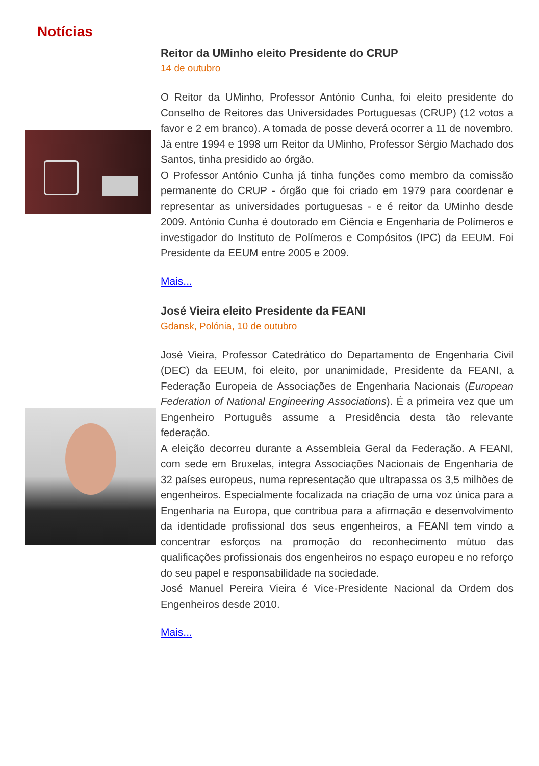Notícias
Reitor da UMinho eleito Presidente do CRUP
14 de outubro
O Reitor da UMinho, Professor António Cunha, foi eleito presidente do Conselho de Reitores das Universidades Portuguesas (CRUP) (12 votos a favor e 2 em branco). A tomada de posse deverá ocorrer a 11 de novembro. Já entre 1994 e 1998 um Reitor da UMinho, Professor Sérgio Machado dos Santos, tinha presidido ao órgão.
O Professor António Cunha já tinha funções como membro da comissão permanente do CRUP - órgão que foi criado em 1979 para coordenar e representar as universidades portuguesas - e é reitor da UMinho desde 2009. António Cunha é doutorado em Ciência e Engenharia de Polímeros e investigador do Instituto de Polímeros e Compósitos (IPC) da EEUM. Foi Presidente da EEUM entre 2005 e 2009.
Mais...
José Vieira eleito Presidente da FEANI
Gdansk, Polónia, 10 de outubro
José Vieira, Professor Catedrático do Departamento de Engenharia Civil (DEC) da EEUM, foi eleito, por unanimidade, Presidente da FEANI, a Federação Europeia de Associações de Engenharia Nacionais (European Federation of National Engineering Associations). É a primeira vez que um Engenheiro Português assume a Presidência desta tão relevante federação.
A eleição decorreu durante a Assembleia Geral da Federação. A FEANI, com sede em Bruxelas, integra Associações Nacionais de Engenharia de 32 países europeus, numa representação que ultrapassa os 3,5 milhões de engenheiros. Especialmente focalizada na criação de uma voz única para a Engenharia na Europa, que contribua para a afirmação e desenvolvimento da identidade profissional dos seus engenheiros, a FEANI tem vindo a concentrar esforços na promoção do reconhecimento mútuo das qualificações profissionais dos engenheiros no espaço europeu e no reforço do seu papel e responsabilidade na sociedade.
José Manuel Pereira Vieira é Vice-Presidente Nacional da Ordem dos Engenheiros desde 2010.
Mais...